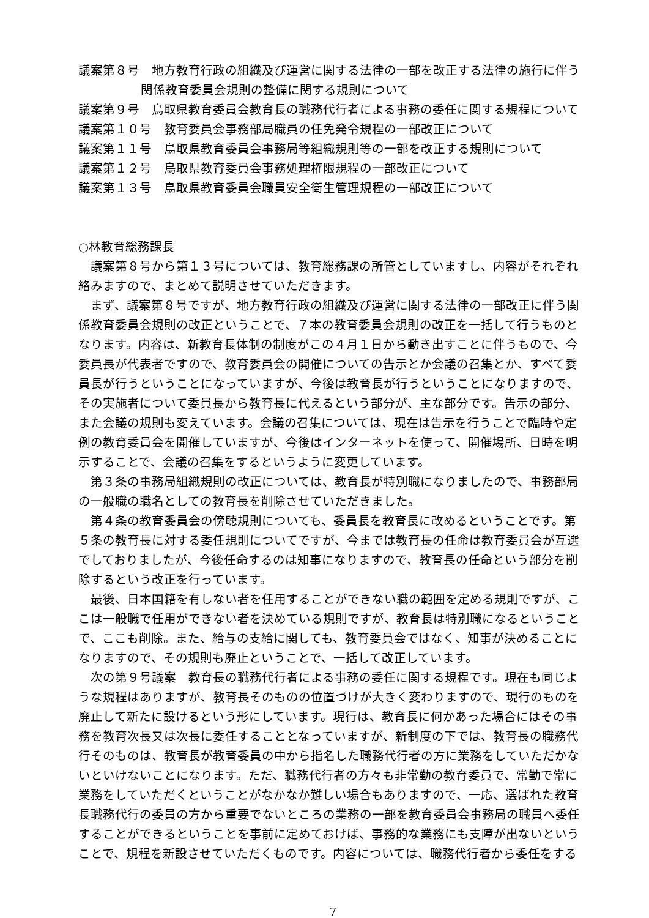議案第８号　地方教育行政の組織及び運営に関する法律の一部を改正する法律の施行に伴う
関係教育委員会規則の整備に関する規則について
議案第９号　鳥取県教育委員会教育長の職務代行者による事務の委任に関する規程について
議案第１０号　教育委員会事務部局職員の任免発令規程の一部改正について
議案第１１号　鳥取県教育委員会事務局等組織規則等の一部を改正する規則について
議案第１２号　鳥取県教育委員会事務処理権限規程の一部改正について
議案第１３号　鳥取県教育委員会職員安全衛生管理規程の一部改正について
○林教育総務課長
議案第８号から第１３号については、教育総務課の所管としていますし、内容がそれぞれ絡みますので、まとめて説明させていただきます。
まず、議案第８号ですが、地方教育行政の組織及び運営に関する法律の一部改正に伴う関係教育委員会規則の改正ということで、７本の教育委員会規則の改正を一括して行うものとなります。内容は、新教育長体制の制度がこの４月１日から動き出すことに伴うもので、今委員長が代表者ですので、教育委員会の開催についての告示とか会議の召集とか、すべて委員長が行うということになっていますが、今後は教育長が行うということになりますので、その実施者について委員長から教育長に代えるという部分が、主な部分です。告示の部分、また会議の規則も変えています。会議の召集については、現在は告示を行うことで臨時や定例の教育委員会を開催していますが、今後はインターネットを使って、開催場所、日時を明示することで、会議の召集をするというように変更しています。
第３条の事務局組織規則の改正については、教育長が特別職になりましたので、事務部局の一般職の職名としての教育長を削除させていただきました。
第４条の教育委員会の傍聴規則についても、委員長を教育長に改めるということです。第５条の教育長に対する委任規則についてですが、今までは教育長の任命は教育委員会が互選でしておりましたが、今後任命するのは知事になりますので、教育長の任命という部分を削除するという改正を行っています。
最後、日本国籍を有しない者を任用することができない職の範囲を定める規則ですが、ここは一般職で任用ができない者を決めている規則ですが、教育長は特別職になるということで、ここも削除。また、給与の支給に関しても、教育委員会ではなく、知事が決めることになりますので、その規則も廃止ということで、一括して改正しています。
次の第９号議案　教育長の職務代行者による事務の委任に関する規程です。現在も同じような規程はありますが、教育長そのものの位置づけが大きく変わりますので、現行のものを廃止して新たに設けるという形にしています。現行は、教育長に何かあった場合にはその事務を教育次長又は次長に委任することとなっていますが、新制度の下では、教育長の職務代行そのものは、教育長が教育委員の中から指名した職務代行者の方に業務をしていただかないといけないことになります。ただ、職務代行者の方々も非常勤の教育委員で、常勤で常に業務をしていただくということがなかなか難しい場合もありますので、一応、選ばれた教育長職務代行の委員の方から重要でないところの業務の一部を教育委員会事務局の職員へ委任することができるということを事前に定めておけば、事務的な業務にも支障が出ないということで、規程を新設させていただくものです。内容については、職務代行者から委任をする
7